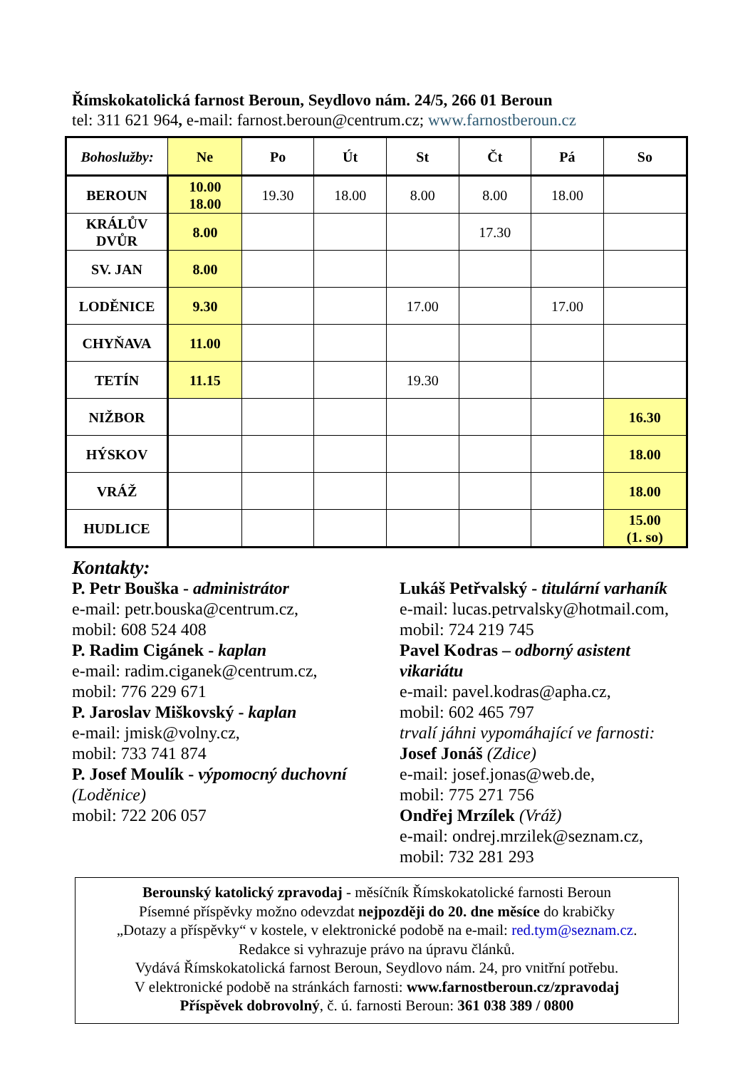Římskokatolická farnost Beroun, Seydlovo nám. 24/5, 266 01 Beroun
tel: 311 621 964, e-mail: farnost.beroun@centrum.cz; www.farnostberoun.cz
| Bohoslužby: | Ne | Po | Út | St | Čt | Pá | So |
| --- | --- | --- | --- | --- | --- | --- | --- |
| BEROUN | 10.00 18.00 | 19.30 | 18.00 | 8.00 | 8.00 | 18.00 | |
| KRÁLŮV DVŮR | 8.00 | | | | 17.30 | | |
| SV. JAN | 8.00 | | | | | | |
| LODĚNICE | 9.30 | | | 17.00 | | 17.00 | |
| CHYŇAVA | 11.00 | | | | | | |
| TETÍN | 11.15 | | | 19.30 | | | |
| NIŽBOR | | | | | | | 16.30 |
| HÝSKOV | | | | | | | 18.00 |
| VRÁŽ | | | | | | | 18.00 |
| HUDLICE | | | | | | | 15.00 (1. so) |
Kontakty:
P. Petr Bouška - administrátor
e-mail: petr.bouska@centrum.cz,
mobil: 608 524 408
P. Radim Cigánek - kaplan
e-mail: radim.ciganek@centrum.cz,
mobil: 776 229 671
P. Jaroslav Miškovský - kaplan
e-mail: jmisk@volny.cz,
mobil: 733 741 874
P. Josef Moulík - výpomocný duchovní (Loděnice)
mobil: 722 206 057
Lukáš Petřvalský - titulární varhaník
e-mail: lucas.petrvalsky@hotmail.com,
mobil: 724 219 745
Pavel Kodras – odborný asistent
vikariátu
e-mail: pavel.kodras@apha.cz,
mobil: 602 465 797
trvalí jáhni vypomáhající ve farnosti:
Josef Jonáš (Zdice)
e-mail: josef.jonas@web.de,
mobil: 775 271 756
Ondřej Mrzílek (Vráž)
e-mail: ondrej.mrzilek@seznam.cz,
mobil: 732 281 293
Berounský katolický zpravodaj - měsíčník Římskokatolické farnosti Beroun
Písemné příspěvky možno odevzdat nejpozději do 20. dne měsíce do krabičky
„Dotazy a příspěvky“ v kostele, v elektronické podobě na e-mail: red.tym@seznam.cz.
Redakce si vyhrazuje právo na úpravu článků.
Vydává Římskokatolická farnost Beroun, Seydlovo nám. 24, pro vnitřní potřebu.
V elektronické podobě na stránkách farnosti: www.farnostberoun.cz/zpravodaj
Příspěvek dobrovolný, č. ú. farnosti Beroun: 361 038 389 / 0800